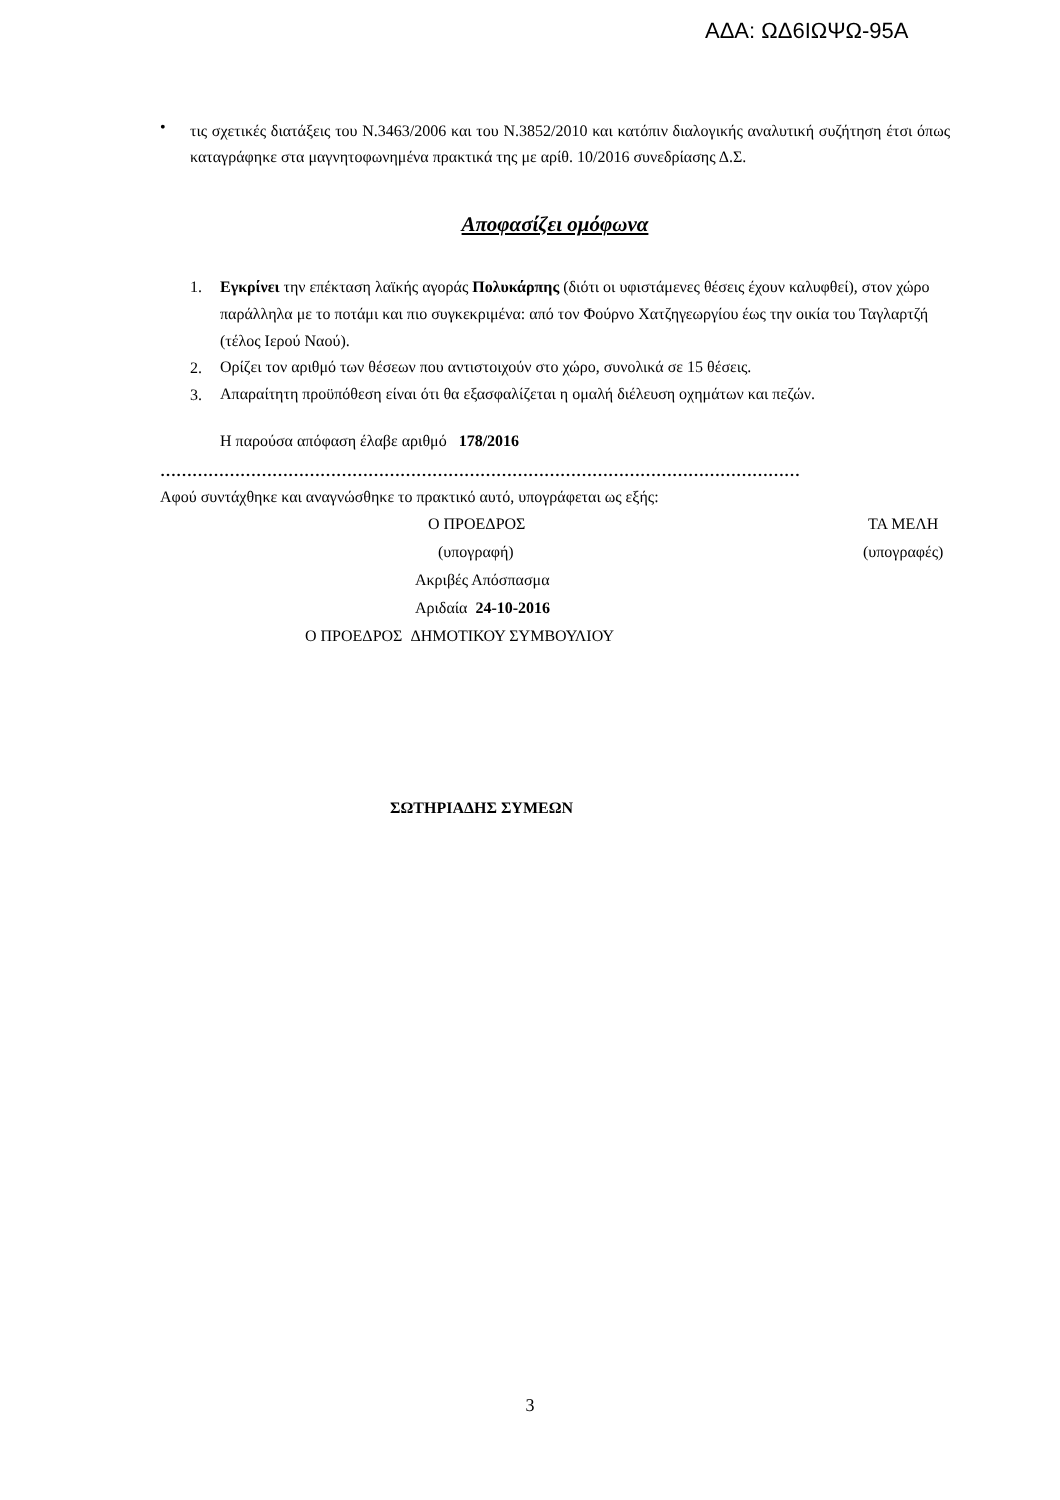ΑΔΑ: ΩΔ6ΙΩΨΩ-95Α
•
τις σχετικές διατάξεις του Ν.3463/2006 και του Ν.3852/2010 και κατόπιν διαλογικής αναλυτική συζήτηση έτσι όπως καταγράφηκε στα μαγνητοφωνημένα πρακτικά της με αρίθ. 10/2016 συνεδρίασης Δ.Σ.
Αποφασίζει ομόφωνα
1.
Εγκρίνει την επέκταση λαϊκής αγοράς Πολυκάρπης (διότι οι υφιστάμενες θέσεις έχουν καλυφθεί), στον χώρο παράλληλα με το ποτάμι και πιο συγκεκριμένα: από τον Φούρνο Χατζηγεωργίου έως την οικία του Ταγλαρτζή (τέλος Ιερού Ναού).
2.
Ορίζει τον αριθμό των θέσεων που αντιστοιχούν στο χώρο, συνολικά σε 15 θέσεις.
3.
Απαραίτητη προϋπόθεση είναι ότι θα εξασφαλίζεται η ομαλή διέλευση οχημάτων και πεζών.
Η παρούσα απόφαση έλαβε αριθμό 178/2016
…………………………………………………………………………………………………………
Αφού συντάχθηκε και αναγνώσθηκε το πρακτικό αυτό, υπογράφεται ως εξής:
Ο ΠΡΟΕΔΡΟΣ ΤΑ ΜΕΛΗ
(υπογραφή) (υπογραφές)
Ακριβές Απόσπασμα
Αριδαία 24-10-2016
Ο ΠΡΟΕΔΡΟΣ ΔΗΜΟΤΙΚΟΥ ΣΥΜΒΟΥΛΙΟΥ
ΣΩΤΗΡΙΑΔΗΣ ΣΥΜΕΩΝ
3